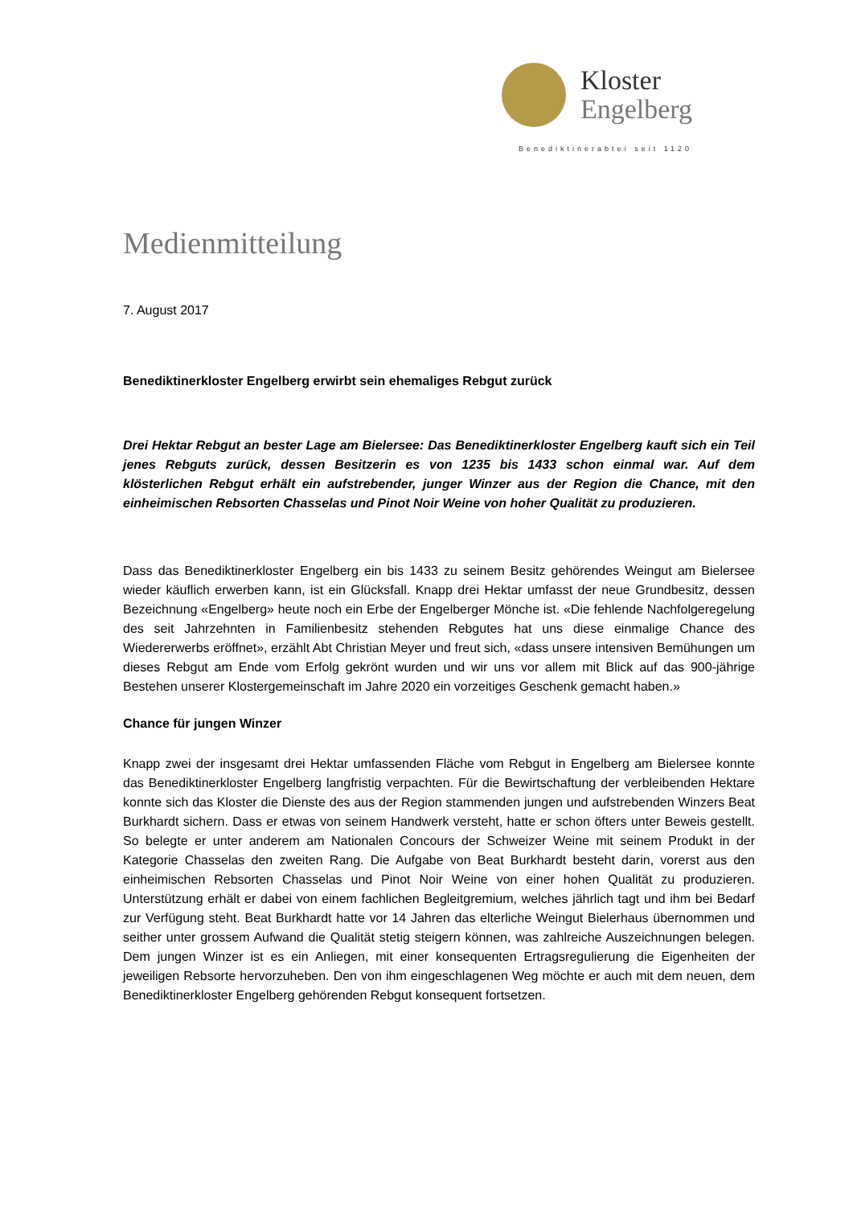Kloster
Engelberg
Benediktinerabtei seit 1120
Medienmitteilung
7. August 2017
Benediktinerkloster Engelberg erwirbt sein ehemaliges Rebgut zurück
Drei Hektar Rebgut an bester Lage am Bielersee: Das Benediktinerkloster Engelberg kauft sich ein Teil jenes Rebguts zurück, dessen Besitzerin es von 1235 bis 1433 schon einmal war. Auf dem klösterlichen Rebgut erhält ein aufstrebender, junger Winzer aus der Region die Chance, mit den einheimischen Rebsorten Chasselas und Pinot Noir Weine von hoher Qualität zu produzieren.
Dass das Benediktinerkloster Engelberg ein bis 1433 zu seinem Besitz gehörendes Weingut am Bielersee wieder käuflich erwerben kann, ist ein Glücksfall. Knapp drei Hektar umfasst der neue Grundbesitz, dessen Bezeichnung «Engelberg» heute noch ein Erbe der Engelberger Mönche ist. «Die fehlende Nachfolgeregelung des seit Jahrzehnten in Familienbesitz stehenden Rebgutes hat uns diese einmalige Chance des Wiedererwerbs eröffnet», erzählt Abt Christian Meyer und freut sich, «dass unsere intensiven Bemühungen um dieses Rebgut am Ende vom Erfolg gekrönt wurden und wir uns vor allem mit Blick auf das 900-jährige Bestehen unserer Klostergemeinschaft im Jahre 2020 ein vorzeitiges Geschenk gemacht haben.»
Chance für jungen Winzer
Knapp zwei der insgesamt drei Hektar umfassenden Fläche vom Rebgut in Engelberg am Bielersee konnte das Benediktinerkloster Engelberg langfristig verpachten. Für die Bewirtschaftung der verbleibenden Hektare konnte sich das Kloster die Dienste des aus der Region stammenden jungen und aufstrebenden Winzers Beat Burkhardt sichern. Dass er etwas von seinem Handwerk versteht, hatte er schon öfters unter Beweis gestellt. So belegte er unter anderem am Nationalen Concours der Schweizer Weine mit seinem Produkt in der Kategorie Chasselas den zweiten Rang. Die Aufgabe von Beat Burkhardt besteht darin, vorerst aus den einheimischen Rebsorten Chasselas und Pinot Noir Weine von einer hohen Qualität zu produzieren. Unterstützung erhält er dabei von einem fachlichen Begleitgremium, welches jährlich tagt und ihm bei Bedarf zur Verfügung steht. Beat Burkhardt hatte vor 14 Jahren das elterliche Weingut Bielerhaus übernommen und seither unter grossem Aufwand die Qualität stetig steigern können, was zahlreiche Auszeichnungen belegen. Dem jungen Winzer ist es ein Anliegen, mit einer konsequenten Ertragsregulierung die Eigenheiten der jeweiligen Rebsorte hervorzuheben. Den von ihm eingeschlagenen Weg möchte er auch mit dem neuen, dem Benediktinerkloster Engelberg gehörenden Rebgut konsequent fortsetzen.